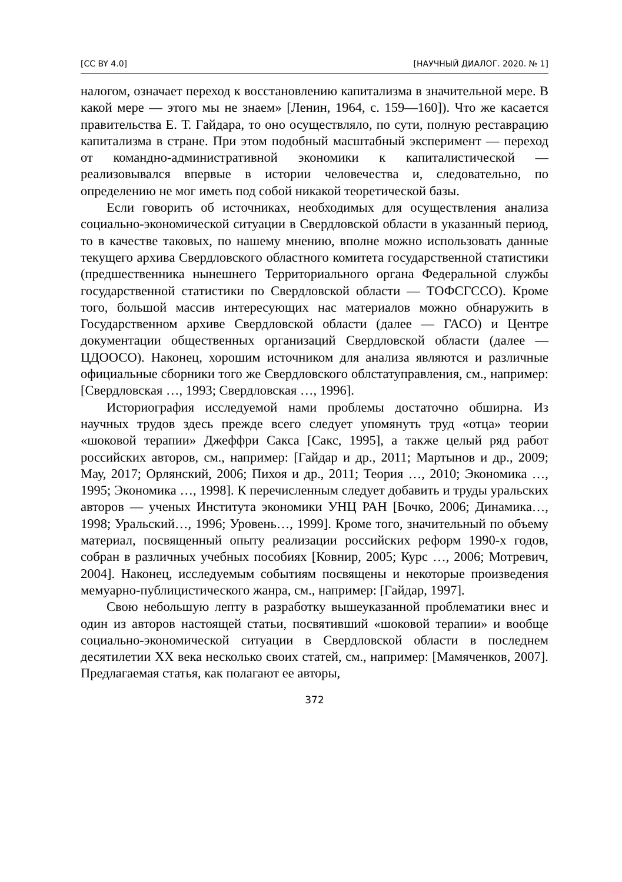[CC BY 4.0] [НАУЧНЫЙ ДИАЛОГ. 2020. № 1]
налогом, означает переход к восстановлению капитализма в значительной мере. В какой мере — этого мы не знаем» [Ленин, 1964, с. 159—160]). Что же касается правительства Е. Т. Гайдара, то оно осуществляло, по сути, полную реставрацию капитализма в стране. При этом подобный масштабный эксперимент — переход от командно-административной экономики к капиталистической — реализовывался впервые в истории человечества и, следовательно, по определению не мог иметь под собой никакой теоретической базы.
Если говорить об источниках, необходимых для осуществления анализа социально-экономической ситуации в Свердловской области в указанный период, то в качестве таковых, по нашему мнению, вполне можно использовать данные текущего архива Свердловского областного комитета государственной статистики (предшественника нынешнего Территориального органа Федеральной службы государственной статистики по Свердловской области — ТОФСГССО). Кроме того, большой массив интересующих нас материалов можно обнаружить в Государственном архиве Свердловской области (далее — ГАСО) и Центре документации общественных организаций Свердловской области (далее — ЦДООСО). Наконец, хорошим источником для анализа являются и различные официальные сборники того же Свердловского облстатуправления, см., например: [Свердловская …, 1993; Свердловская …, 1996].
Историография исследуемой нами проблемы достаточно обширна. Из научных трудов здесь прежде всего следует упомянуть труд «отца» теории «шоковой терапии» Джеффри Сакса [Сакс, 1995], а также целый ряд работ российских авторов, см., например: [Гайдар и др., 2011; Мартынов и др., 2009; Мау, 2017; Орлянский, 2006; Пихоя и др., 2011; Теория …, 2010; Экономика …, 1995; Экономика …, 1998]. К перечисленным следует добавить и труды уральских авторов — ученых Института экономики УНЦ РАН [Бочко, 2006; Динамика…, 1998; Уральский…, 1996; Уровень…, 1999]. Кроме того, значительный по объему материал, посвященный опыту реализации российских реформ 1990-х годов, собран в различных учебных пособиях [Ковнир, 2005; Курс …, 2006; Мотревич, 2004]. Наконец, исследуемым событиям посвящены и некоторые произведения мемуарно-публицистического жанра, см., например: [Гайдар, 1997].
Свою небольшую лепту в разработку вышеуказанной проблематики внес и один из авторов настоящей статьи, посвятивший «шоковой терапии» и вообще социально-экономической ситуации в Свердловской области в последнем десятилетии XX века несколько своих статей, см., например: [Мамяченков, 2007]. Предлагаемая статья, как полагают ее авторы,
372